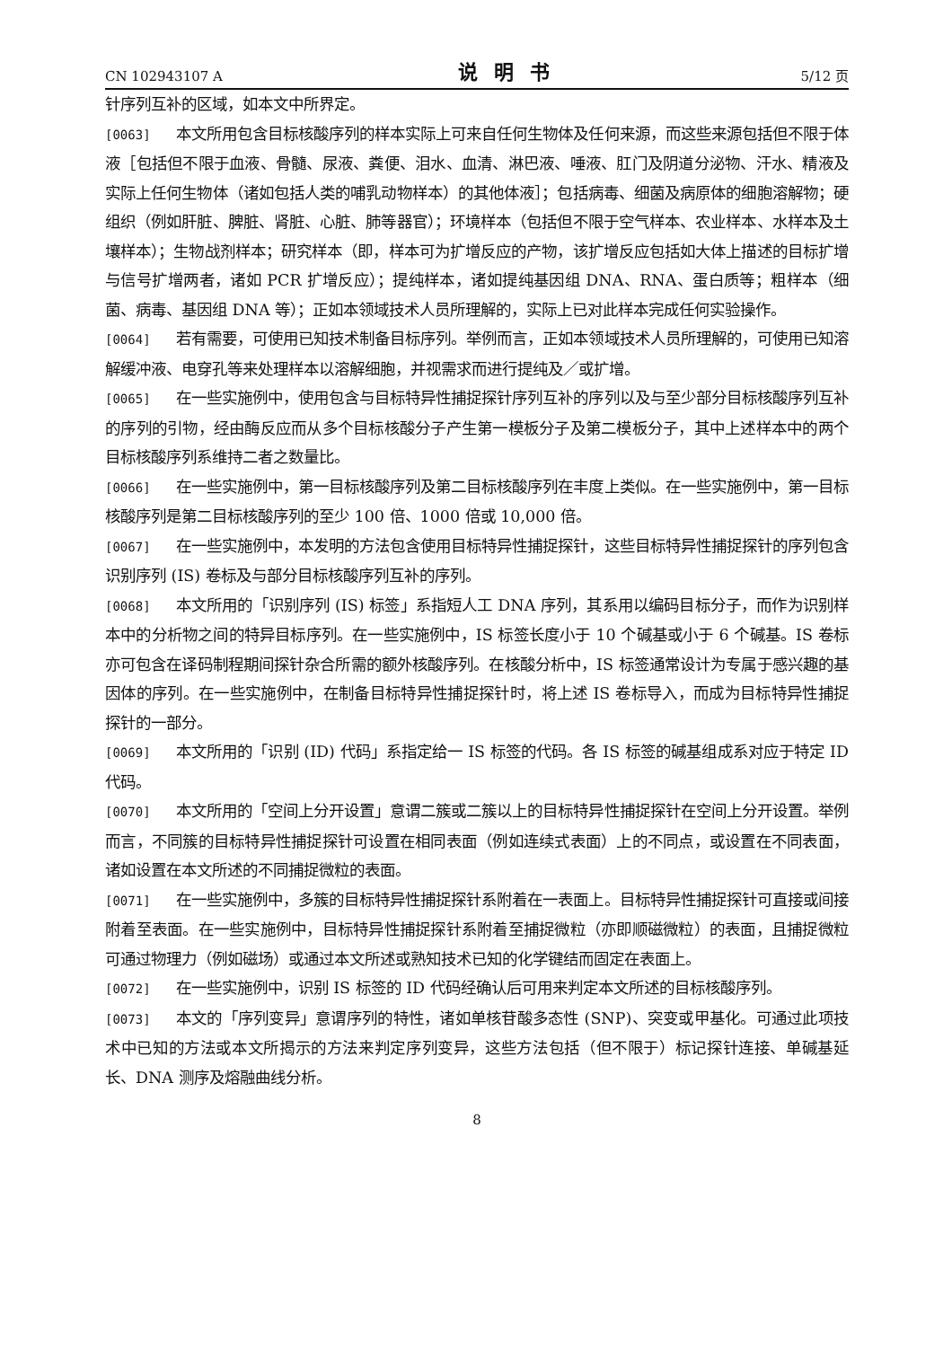CN 102943107 A 说明书 5/12 页
针序列互补的区域，如本文中所界定。
[0063] 本文所用包含目标核酸序列的样本实际上可来自任何生物体及任何来源，而这些来源包括但不限于体液［包括但不限于血液、骨髓、尿液、粪便、泪水、血清、淋巴液、唾液、肛门及阴道分泌物、汗水、精液及实际上任何生物体（诸如包括人类的哺乳动物样本）的其他体液］；包括病毒、细菌及病原体的细胞溶解物；硬组织（例如肝脏、脾脏、肾脏、心脏、肺等器官）；环境样本（包括但不限于空气样本、农业样本、水样本及土壤样本）；生物战剂样本；研究样本（即，样本可为扩增反应的产物，该扩增反应包括如大体上描述的目标扩增与信号扩增两者，诸如 PCR 扩增反应）；提纯样本，诸如提纯基因组 DNA、RNA、蛋白质等；粗样本（细菌、病毒、基因组 DNA 等）；正如本领域技术人员所理解的，实际上已对此样本完成任何实验操作。
[0064] 若有需要，可使用已知技术制备目标序列。举例而言，正如本领域技术人员所理解的，可使用已知溶解缓冲液、电穿孔等来处理样本以溶解细胞，并视需求而进行提纯及／或扩增。
[0065] 在一些实施例中，使用包含与目标特异性捕捉探针序列互补的序列以及与至少部分目标核酸序列互补的序列的引物，经由酶反应而从多个目标核酸分子产生第一模板分子及第二模板分子，其中上述样本中的两个目标核酸序列系维持二者之数量比。
[0066] 在一些实施例中，第一目标核酸序列及第二目标核酸序列在丰度上类似。在一些实施例中，第一目标核酸序列是第二目标核酸序列的至少 100 倍、1000 倍或 10,000 倍。
[0067] 在一些实施例中，本发明的方法包含使用目标特异性捕捉探针，这些目标特异性捕捉探针的序列包含识别序列 (IS) 卷标及与部分目标核酸序列互补的序列。
[0068] 本文所用的「识别序列 (IS) 标签」系指短人工 DNA 序列，其系用以编码目标分子，而作为识别样本中的分析物之间的特异目标序列。在一些实施例中，IS 标签长度小于 10 个碱基或小于 6 个碱基。IS 卷标亦可包含在译码制程期间探针杂合所需的额外核酸序列。在核酸分析中，IS 标签通常设计为专属于感兴趣的基因体的序列。在一些实施例中，在制备目标特异性捕捉探针时，将上述 IS 卷标导入，而成为目标特异性捕捉探针的一部分。
[0069] 本文所用的「识别 (ID) 代码」系指定给一 IS 标签的代码。各 IS 标签的碱基组成系对应于特定 ID 代码。
[0070] 本文所用的「空间上分开设置」意谓二簇或二簇以上的目标特异性捕捉探针在空间上分开设置。举例而言，不同簇的目标特异性捕捉探针可设置在相同表面（例如连续式表面）上的不同点，或设置在不同表面，诸如设置在本文所述的不同捕捉微粒的表面。
[0071] 在一些实施例中，多簇的目标特异性捕捉探针系附着在一表面上。目标特异性捕捉探针可直接或间接附着至表面。在一些实施例中，目标特异性捕捉探针系附着至捕捉微粒（亦即顺磁微粒）的表面，且捕捉微粒可通过物理力（例如磁场）或通过本文所述或熟知技术已知的化学键结而固定在表面上。
[0072] 在一些实施例中，识别 IS 标签的 ID 代码经确认后可用来判定本文所述的目标核酸序列。
[0073] 本文的「序列变异」意谓序列的特性，诸如单核苷酸多态性 (SNP)、突变或甲基化。可通过此项技术中已知的方法或本文所揭示的方法来判定序列变异，这些方法包括（但不限于）标记探针连接、单碱基延长、DNA 测序及熔融曲线分析。
8